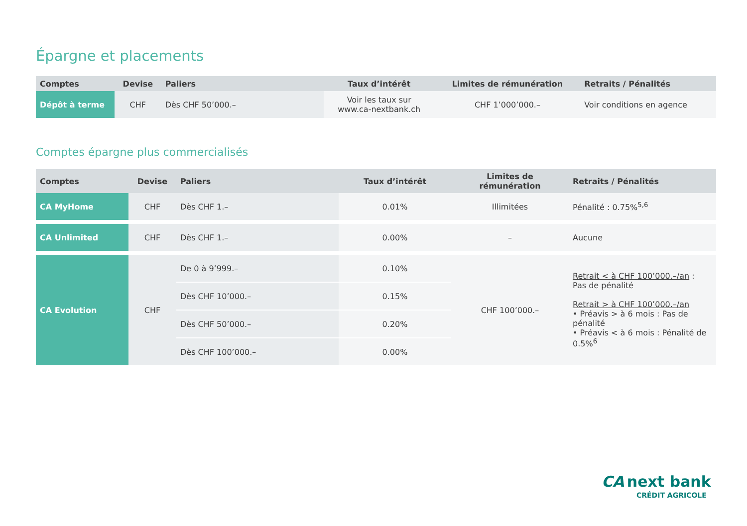Épargne et placements
| Comptes | Devise | Paliers | Taux d’intérêt | Limites de rémunération | Retraits / Pénalités |
| --- | --- | --- | --- | --- | --- |
| Dépôt à terme | CHF | Dès CHF 50’000.– | Voir les taux sur www.ca-nextbank.ch | CHF 1’000’000.– | Voir conditions en agence |
Comptes épargne plus commercialisés
| Comptes | Devise | Paliers | Taux d’intérêt | Limites de rémunération | Retraits / Pénalités |
| --- | --- | --- | --- | --- | --- |
| CA MyHome | CHF | Dès CHF 1.– | 0.01% | Illimitées | Pénalité : 0.75%<sup>5,6</sup> |
| CA Unlimited | CHF | Dès CHF 1.– | 0.00% | – | Aucune |
| CA Evolution | CHF | De 0 à 9’999.– | 0.10% | CHF 100’000.– | Retrait < à CHF 100’000.–/an : Pas de pénalité Retrait > à CHF 100’000.–/an • Préavis > à 6 mois : Pas de pénalité • Préavis < à 6 mois : Pénalité de 0.5%<sup>6</sup> |
| | | Dès CHF 10’000.– | 0.15% | | |
| | | Dès CHF 50’000.– | 0.20% | | |
| | | Dès CHF 100’000.– | 0.00% | | |
CA next bank
CRÉDIT AGRICOLE